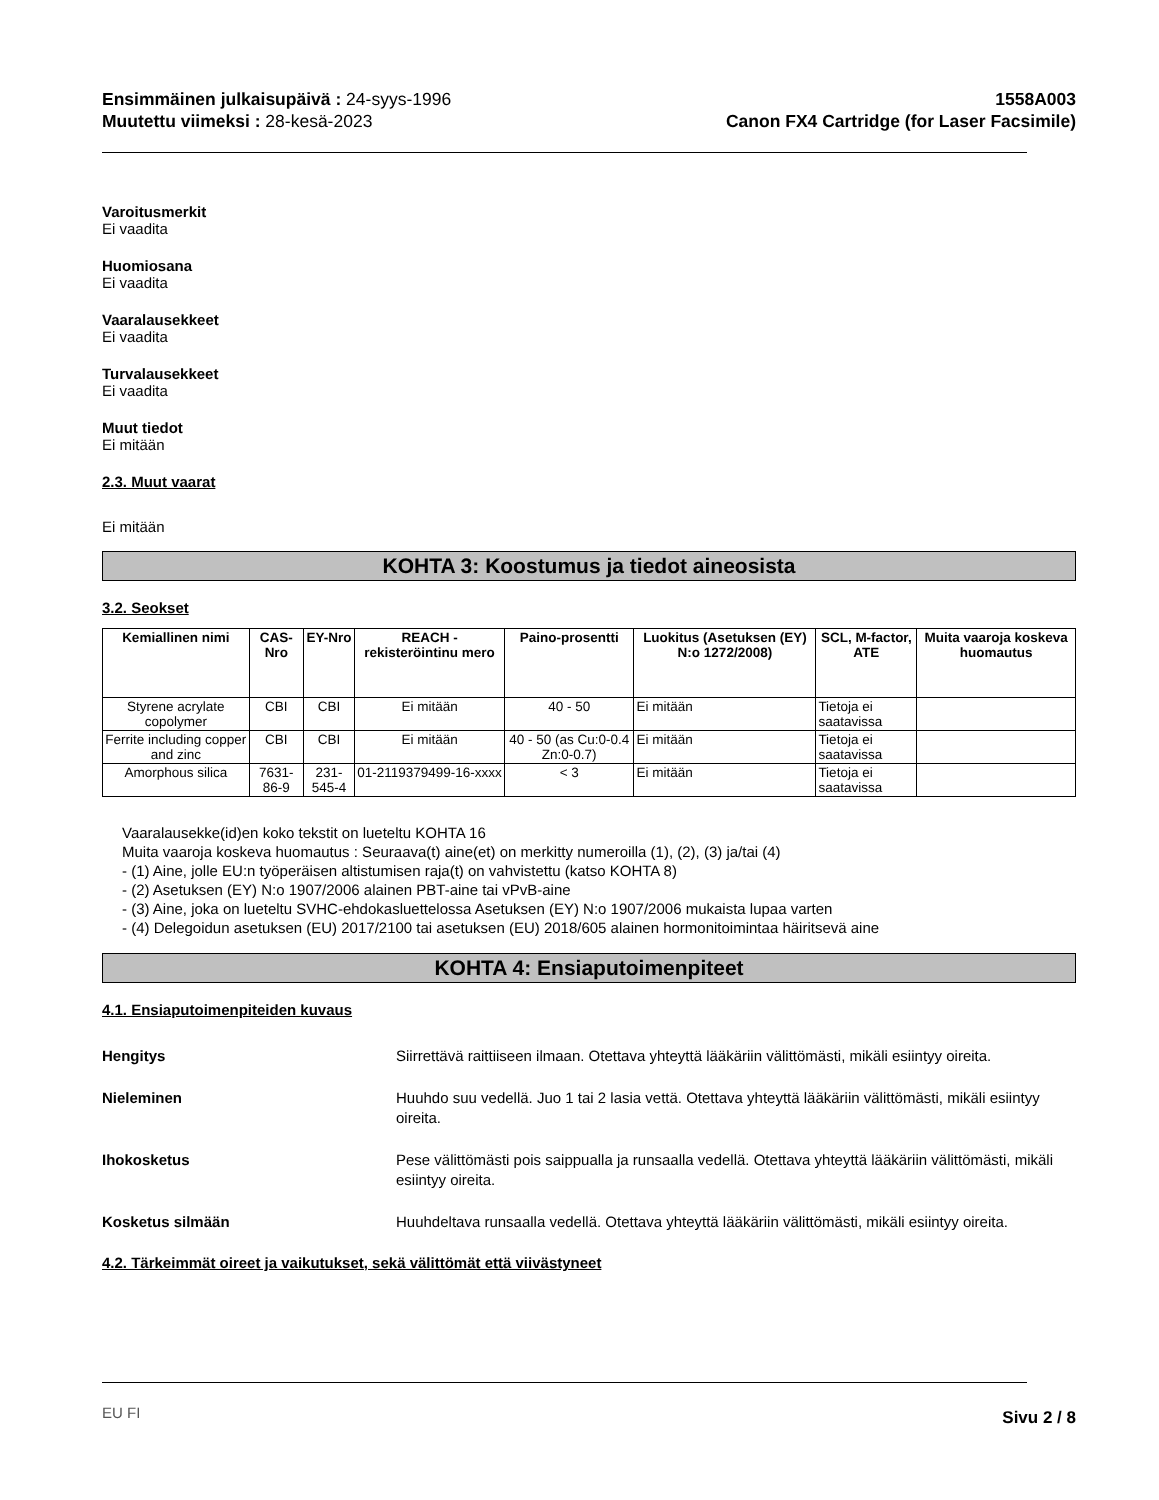Ensimmäinen julkaisupäivä : 24-syys-1996
Muutettu viimeksi : 28-kesä-2023
1558A003
Canon FX4 Cartridge (for Laser Facsimile)
Varoitusmerkit
Ei vaadita
Huomiosana
Ei vaadita
Vaaralausekkeet
Ei vaadita
Turvalausekkeet
Ei vaadita
Muut tiedot
Ei mitään
2.3. Muut vaarat
Ei mitään
KOHTA 3: Koostumus ja tiedot aineosista
3.2. Seokset
| Kemiallinen nimi | CAS-Nro | EY-Nro | REACH -rekisteröintinu mero | Paino-prosentti | Luokitus (Asetuksen (EY) N:o 1272/2008) | SCL, M-factor, ATE | Muita vaaroja koskeva huomautus |
| --- | --- | --- | --- | --- | --- | --- | --- |
| Styrene acrylate copolymer | CBI | CBI | Ei mitään | 40 - 50 | Ei mitään | Tietoja ei saatavissa | |
| Ferrite including copper and zinc | CBI | CBI | Ei mitään | 40 - 50 (as Cu:0-0.4 Zn:0-0.7) | Ei mitään | Tietoja ei saatavissa | |
| Amorphous silica | 7631-86-9 | 231-545-4 | 01-2119379499-16-xxxx | < 3 | Ei mitään | Tietoja ei saatavissa | |
Vaaralausekke(id)en koko tekstit on lueteltu KOHTA 16
Muita vaaroja koskeva huomautus : Seuraava(t) aine(et) on merkitty numeroilla (1), (2), (3) ja/tai (4)
- (1) Aine, jolle EU:n työperäisen altistumisen raja(t) on vahvistettu (katso KOHTA 8)
- (2) Asetuksen (EY) N:o 1907/2006 alainen PBT-aine tai vPvB-aine
- (3) Aine, joka on lueteltu SVHC-ehdokasluettelossa Asetuksen (EY) N:o 1907/2006 mukaista lupaa varten
- (4) Delegoidun asetuksen (EU) 2017/2100 tai asetuksen (EU) 2018/605 alainen hormonitoimintaa häiritsevä aine
KOHTA 4: Ensiaputoimenpiteet
4.1. Ensiaputoimenpiteiden kuvaus
Hengitys Siirrettävä raittiiseen ilmaan. Otettava yhteyttä lääkäriin välittömästi, mikäli esiintyy oireita.
Nieleminen Huuhdo suu vedellä. Juo 1 tai 2 lasia vettä. Otettava yhteyttä lääkäriin välittömästi, mikäli esiintyy oireita.
Ihokosketus Pese välittömästi pois saippualla ja runsaalla vedellä. Otettava yhteyttä lääkäriin välittömästi, mikäli esiintyy oireita.
Kosketus silmään Huuhdeltava runsaalla vedellä. Otettava yhteyttä lääkäriin välittömästi, mikäli esiintyy oireita.
4.2. Tärkeimmät oireet ja vaikutukset, sekä välittömät että viivästyneet
EU FI Sivu 2 / 8